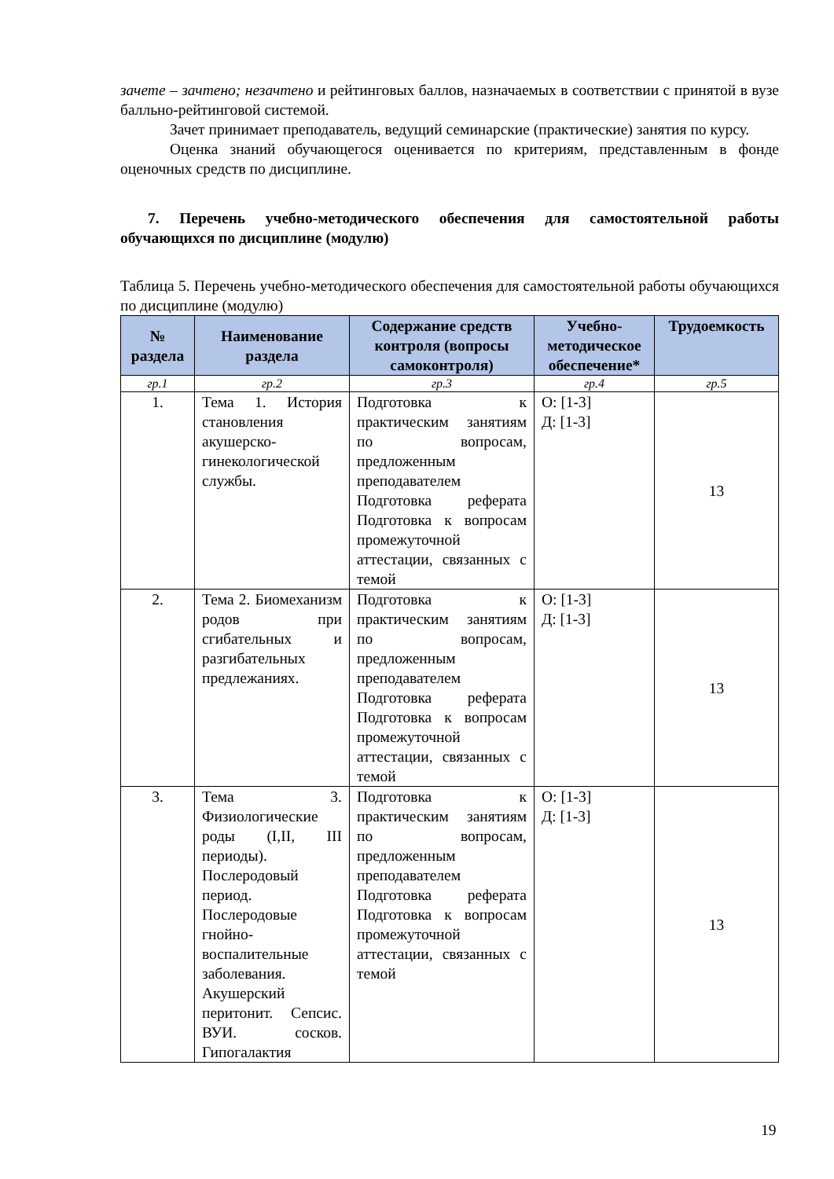зачете – зачтено; незачтено и рейтинговых баллов, назначаемых в соответствии с принятой в вузе балльно-рейтинговой системой.
Зачет принимает преподаватель, ведущий семинарские (практические) занятия по курсу.
Оценка знаний обучающегося оценивается по критериям, представленным в фонде оценочных средств по дисциплине.
7. Перечень учебно-методического обеспечения для самостоятельной работы обучающихся по дисциплине (модулю)
Таблица 5. Перечень учебно-методического обеспечения для самостоятельной работы обучающихся по дисциплине (модулю)
| № раздела | Наименование раздела | Содержание средств контроля (вопросы самоконтроля) | Учебно-методическое обеспечение* | Трудоемкость |
| --- | --- | --- | --- | --- |
| гр.1 | гр.2 | гр.3 | гр.4 | гр.5 |
| 1. | Тема 1. История становления акушерско-гинекологической службы. | Подготовка к практическим занятиям по вопросам, предложенным преподавателем Подготовка реферата Подготовка к вопросам промежуточной аттестации, связанных с темой | О: [1-3] Д: [1-3] | 13 |
| 2. | Тема 2. Биомеханизм родов при сгибательных и разгибательных предлежаниях. | Подготовка к практическим занятиям по вопросам, предложенным преподавателем Подготовка реферата Подготовка к вопросам промежуточной аттестации, связанных с темой | О: [1-3] Д: [1-3] | 13 |
| 3. | Тема 3. Физиологические роды (I,II, III периоды). Послеродовый период. Послеродовые гнойно-воспалительные заболевания. Акушерский перитонит. Сепсис. ВУИ. сосков. Гипогалактия | Подготовка к практическим занятиям по вопросам, предложенным преподавателем Подготовка реферата Подготовка к вопросам промежуточной аттестации, связанных с темой | О: [1-3] Д: [1-3] | 13 |
19